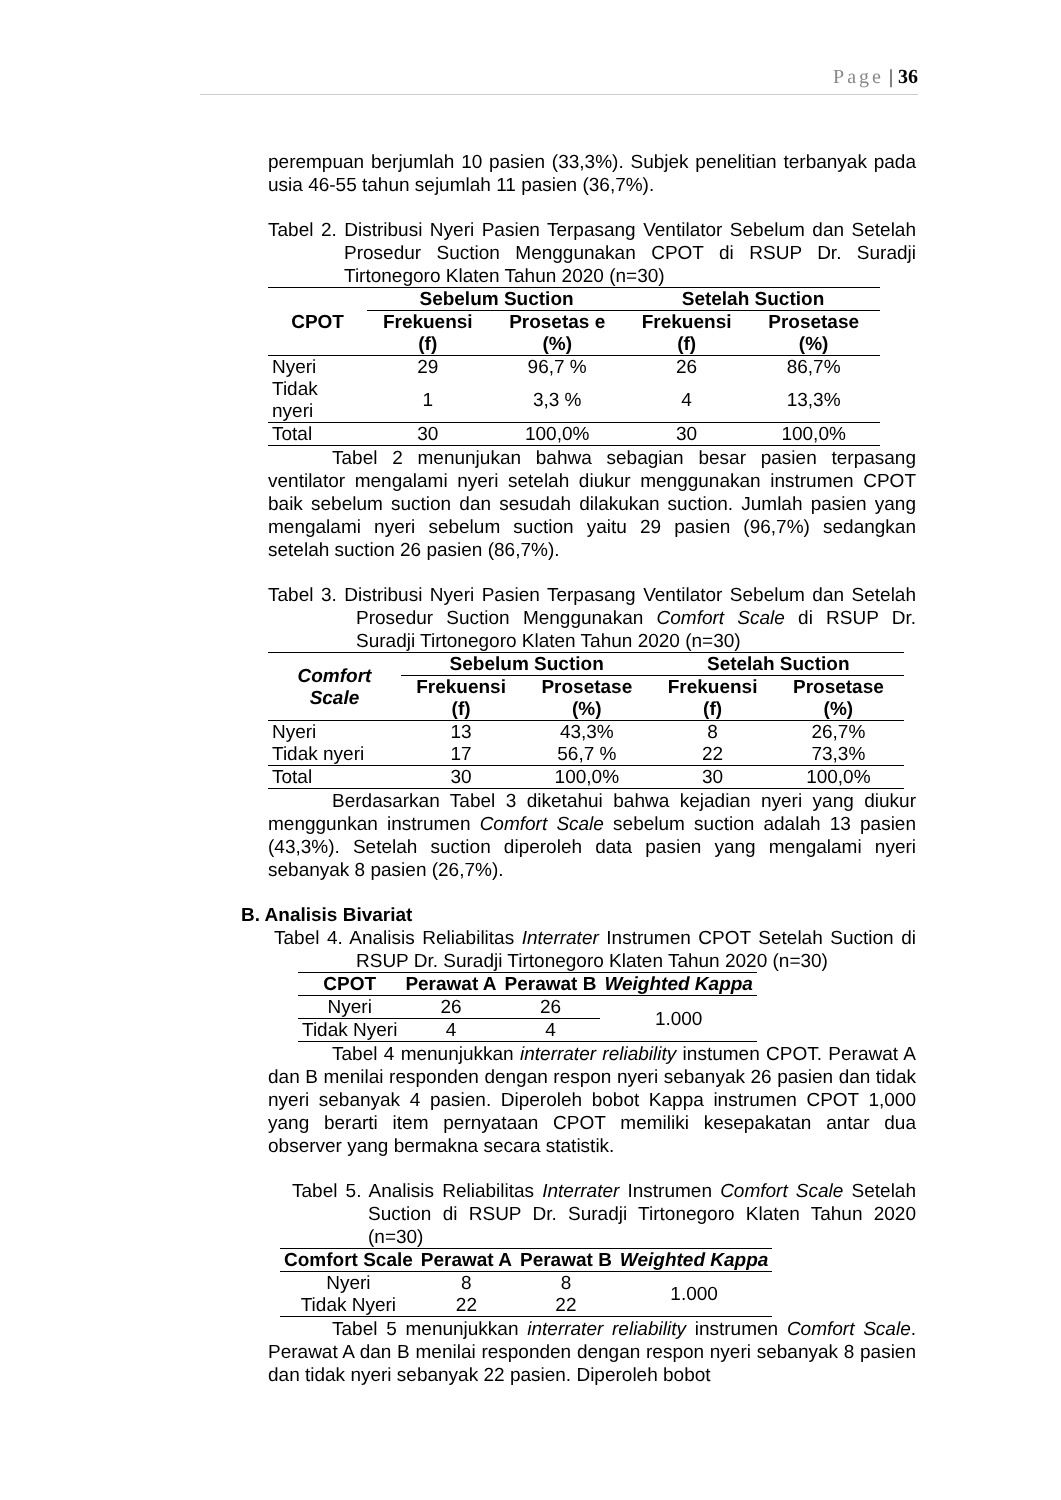Page | 36
perempuan berjumlah 10 pasien (33,3%). Subjek penelitian terbanyak pada usia 46-55 tahun sejumlah 11 pasien (36,7%).
Tabel 2. Distribusi Nyeri Pasien Terpasang Ventilator Sebelum dan Setelah Prosedur Suction Menggunakan CPOT di RSUP Dr. Suradji Tirtonegoro Klaten Tahun 2020 (n=30)
| CPOT | Sebelum Suction | | Setelah Suction | |
| --- | --- | --- | --- | --- |
| | Frekuensi (f) | Prosetas e (%) | Frekuensi (f) | Prosetase (%) |
| Nyeri | 29 | 96,7 % | 26 | 86,7% |
| Tidak nyeri | 1 | 3,3 % | 4 | 13,3% |
| Total | 30 | 100,0% | 30 | 100,0% |
Tabel 2 menunjukan bahwa sebagian besar pasien terpasang ventilator mengalami nyeri setelah diukur menggunakan instrumen CPOT baik sebelum suction dan sesudah dilakukan suction. Jumlah pasien yang mengalami nyeri sebelum suction yaitu 29 pasien (96,7%) sedangkan setelah suction 26 pasien (86,7%).
Tabel 3. Distribusi Nyeri Pasien Terpasang Ventilator Sebelum dan Setelah Prosedur Suction Menggunakan Comfort Scale di RSUP Dr. Suradji Tirtonegoro Klaten Tahun 2020 (n=30)
| Comfort Scale | Sebelum Suction | | Setelah Suction | |
| --- | --- | --- | --- | --- |
| | Frekuensi (f) | Prosetase (%) | Frekuensi (f) | Prosetase (%) |
| Nyeri | 13 | 43,3% | 8 | 26,7% |
| Tidak nyeri | 17 | 56,7 % | 22 | 73,3% |
| Total | 30 | 100,0% | 30 | 100,0% |
Berdasarkan Tabel 3 diketahui bahwa kejadian nyeri yang diukur menggunkan instrumen Comfort Scale sebelum suction adalah 13 pasien (43,3%). Setelah suction diperoleh data pasien yang mengalami nyeri sebanyak 8 pasien (26,7%).
B. Analisis Bivariat
Tabel 4. Analisis Reliabilitas Interrater Instrumen CPOT Setelah Suction di RSUP Dr. Suradji Tirtonegoro Klaten Tahun 2020 (n=30)
| CPOT | Perawat A | Perawat B | Weighted Kappa |
| --- | --- | --- | --- |
| Nyeri | 26 | 26 | 1.000 |
| Tidak Nyeri | 4 | 4 | |
Tabel 4 menunjukkan interrater reliability instumen CPOT. Perawat A dan B menilai responden dengan respon nyeri sebanyak 26 pasien dan tidak nyeri sebanyak 4 pasien. Diperoleh bobot Kappa instrumen CPOT 1,000 yang berarti item pernyataan CPOT memiliki kesepakatan antar dua observer yang bermakna secara statistik.
Tabel 5. Analisis Reliabilitas Interrater Instrumen Comfort Scale Setelah Suction di RSUP Dr. Suradji Tirtonegoro Klaten Tahun 2020 (n=30)
| Comfort Scale | Perawat A | Perawat B | Weighted Kappa |
| --- | --- | --- | --- |
| Nyeri | 8 | 8 | 1.000 |
| Tidak Nyeri | 22 | 22 | |
Tabel 5 menunjukkan interrater reliability instrumen Comfort Scale. Perawat A dan B menilai responden dengan respon nyeri sebanyak 8 pasien dan tidak nyeri sebanyak 22 pasien. Diperoleh bobot